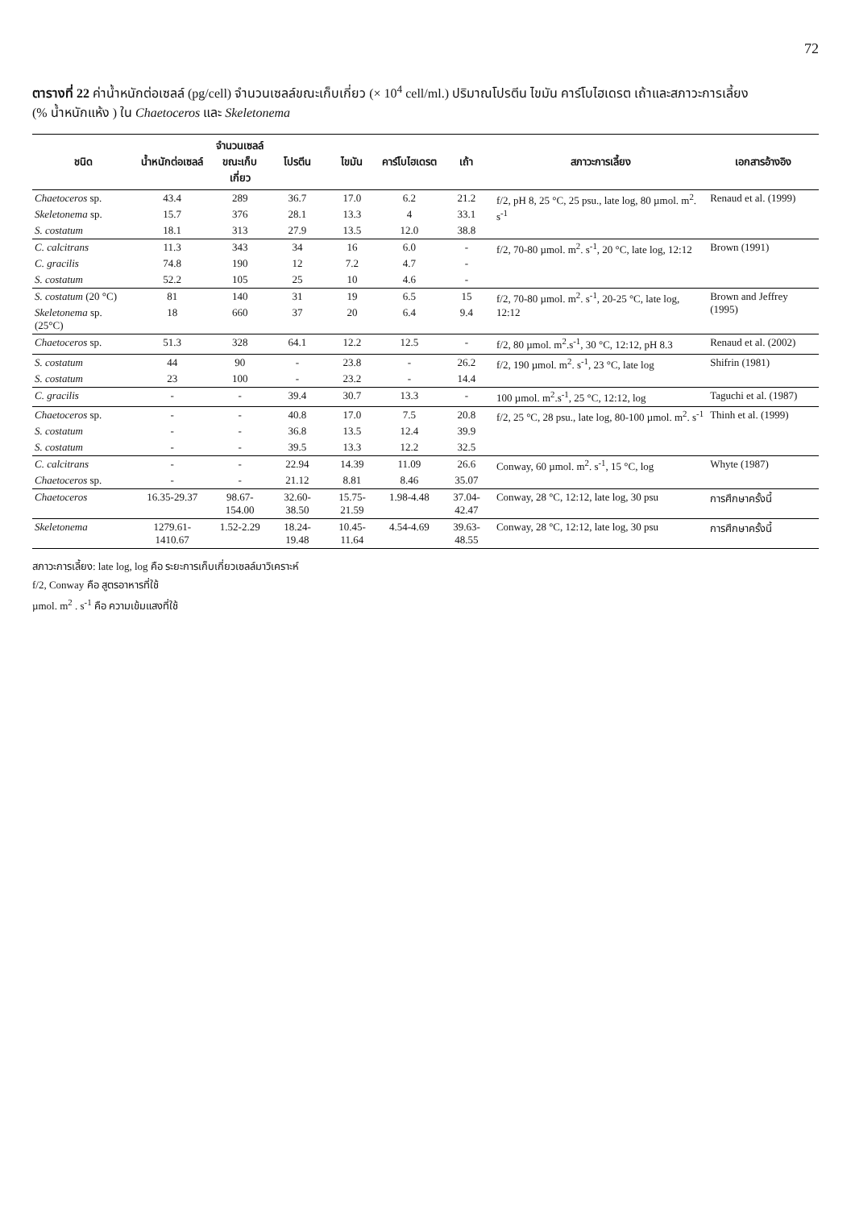72
ตารางที่ 22 ค่าน้ำหนักต่อเซลล์ (pg/cell) จำนวนเซลล์ขณะเก็บเกี่ยว (× 10<sup>4</sup> cell/ml.) ปริมาณโปรตีน ไขมัน คาร์โบไฮเดรต เถ้าและสภาวะการเลี้ยง
(% น้ำหนักแห้ง ) ใน Chaetoceros และ Skeletonema
| ชนิด | น้ำหนักต่อเซลล์ | จำนวนเซลล์ ขณะเก็บเกี่ยว | โปรตีน | ไขมัน | คาร์โบไฮเดรต | เถ้า | สภาวะการเลี้ยง | เอกสารอ้างอิง |
| --- | --- | --- | --- | --- | --- | --- | --- | --- |
| Chaetoceros sp. | 43.4 | 289 | 36.7 | 17.0 | 6.2 | 21.2 | f/2, pH 8, 25 °C, 25 psu., late log, 80 µmol. m<sup>2</sup>. s<sup>-1</sup> | Renaud et al. (1999) |
| Skeletonema sp. | 15.7 | 376 | 28.1 | 13.3 | 4 | 33.1 | | |
| S. costatum | 18.1 | 313 | 27.9 | 13.5 | 12.0 | 38.8 | | |
| C. calcitrans | 11.3 | 343 | 34 | 16 | 6.0 | - | f/2, 70-80 µmol. m<sup>2</sup>. s<sup>-1</sup>, 20 °C, late log, 12:12 | Brown (1991) |
| C. gracilis | 74.8 | 190 | 12 | 7.2 | 4.7 | - | | |
| S. costatum | 52.2 | 105 | 25 | 10 | 4.6 | - | | |
| S. costatum (20 °C) | 81 | 140 | 31 | 19 | 6.5 | 15 | f/2, 70-80 µmol. m<sup>2</sup>. s<sup>-1</sup>, 20-25 °C, late log, 12:12 | Brown and Jeffrey (1995) |
| Skeletonema sp. (25°C) | 18 | 660 | 37 | 20 | 6.4 | 9.4 | | |
| Chaetoceros sp. | 51.3 | 328 | 64.1 | 12.2 | 12.5 | - | f/2, 80 µmol. m<sup>2</sup>.s<sup>-1</sup>, 30 °C, 12:12, pH 8.3 | Renaud et al. (2002) |
| S. costatum | 44 | 90 | - | 23.8 | - | 26.2 | f/2, 190 µmol. m<sup>2</sup>. s<sup>-1</sup>, 23 °C, late log | Shifrin (1981) |
| S. costatum | 23 | 100 | - | 23.2 | - | 14.4 | | |
| C. gracilis | - | - | 39.4 | 30.7 | 13.3 | - | 100 µmol. m<sup>2</sup>.s<sup>-1</sup>, 25 °C, 12:12, log | Taguchi et al. (1987) |
| Chaetoceros sp. | - | - | 40.8 | 17.0 | 7.5 | 20.8 | f/2, 25 °C, 28 psu., late log, 80-100 µmol. m<sup>2</sup>. s<sup>-1</sup> | Thinh et al. (1999) |
| S. costatum | - | - | 36.8 | 13.5 | 12.4 | 39.9 | | |
| S. costatum | - | - | 39.5 | 13.3 | 12.2 | 32.5 | | |
| C. calcitrans | - | - | 22.94 | 14.39 | 11.09 | 26.6 | Conway, 60 µmol. m<sup>2</sup>. s<sup>-1</sup>, 15 °C, log | Whyte (1987) |
| Chaetoceros sp. | - | - | 21.12 | 8.81 | 8.46 | 35.07 | | |
| Chaetoceros | 16.35-29.37 | 98.67-154.00 | 32.60-38.50 | 15.75-21.59 | 1.98-4.48 | 37.04-42.47 | Conway, 28 °C, 12:12, late log, 30 psu | การศึกษาครั้งนี้ |
| Skeletonema | 1279.61-1410.67 | 1.52-2.29 | 18.24-19.48 | 10.45-11.64 | 4.54-4.69 | 39.63-48.55 | Conway, 28 °C, 12:12, late log, 30 psu | การศึกษาครั้งนี้ |
สภาวะการเลี้ยง: late log, log คือ ระยะการเก็บเกี่ยวเซลล์มาวิเคราะห์
f/2, Conway คือ สูตรอาหารที่ใช้
µmol. m<sup>2</sup> . s<sup>-1</sup> คือ ความเข้มแสงที่ใช้